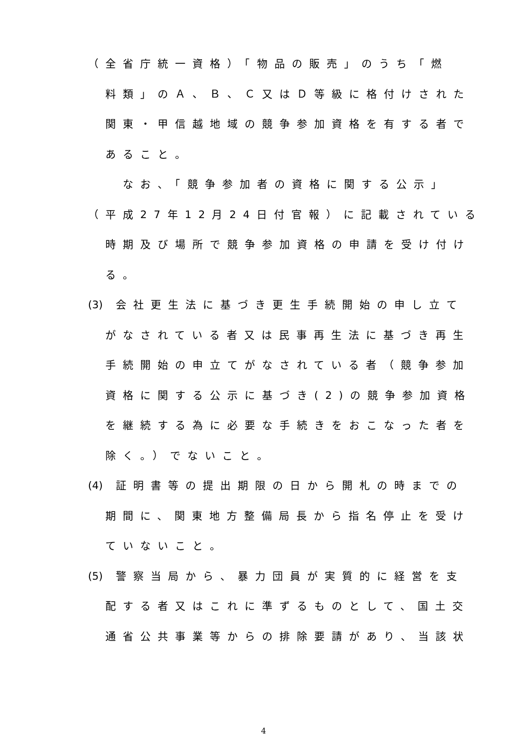（全省庁統一資格）「物品の販売」のうち「燃
料類」のＡ、Ｂ、Ｃ又はＤ等級に格付けされた
関東・甲信越地域の競争参加資格を有する者で
あること。
　なお、「競争参加者の資格に関する公示」
（平成27年12月24日付官報）に記載されている
時期及び場所で競争参加資格の申請を受け付け
る。
(3) 会社更生法に基づき更生手続開始の申し立て
がなされている者又は民事再生法に基づき再生
手続開始の申立てがなされている者（競争参加
資格に関する公示に基づき(2)の競争参加資格
を継続する為に必要な手続きをおこなった者を
除く。）でないこと。
(4) 証明書等の提出期限の日から開札の時までの
期間に、関東地方整備局長から指名停止を受け
ていないこと。
(5) 警察当局から、暴力団員が実質的に経営を支
配する者又はこれに準ずるものとして、国土交
通省公共事業等からの排除要請があり、当該状
4